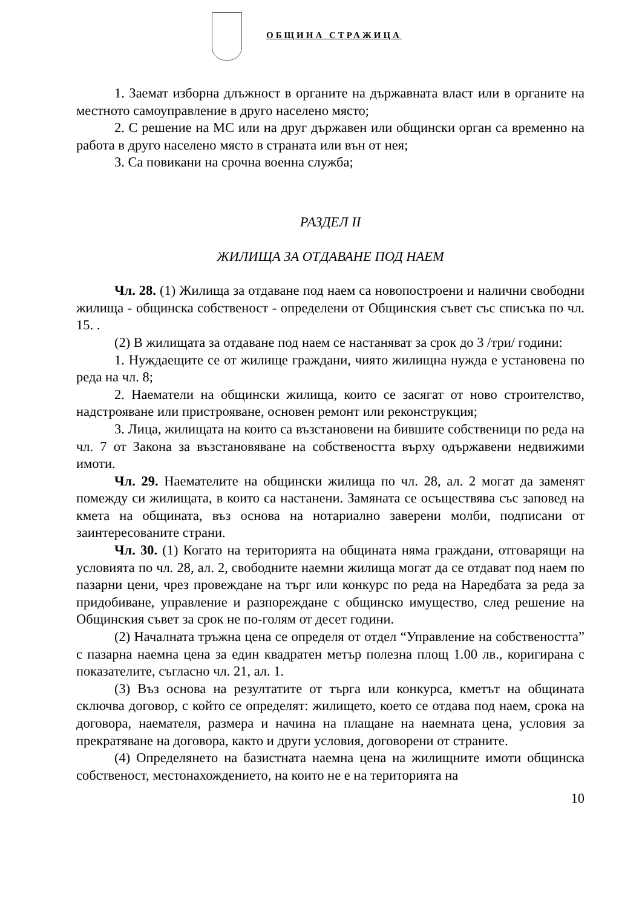ОБЩИНА СТРАЖИЦА
1. Заемат изборна длъжност в органите на държавната власт или в органите на местното самоуправление в друго населено място;
2. С решение на МС или на друг държавен или общински орган са временно на работа в друго населено място в страната или вън от нея;
3. Са повикани на срочна военна служба;
РАЗДЕЛ II
ЖИЛИЩА ЗА ОТДАВАНЕ ПОД НАЕМ
Чл. 28. (1) Жилища за отдаване под наем са новопостроени и налични свободни жилища - общинска собственост - определени от Общинския съвет със списъка по чл. 15. .
(2) В жилищата за отдаване под наем се настаняват за срок до 3 /три/ години:
1. Нуждаещите се от жилище граждани, чиято жилищна нужда е установена по реда на чл. 8;
2. Наематели на общински жилища, които се засягат от ново строителство, надстрояване или пристрояване, основен ремонт или реконструкция;
3. Лица, жилищата на които са възстановени на бившите собственици по реда на чл. 7 от Закона за възстановяване на собствеността върху одържавени недвижими имоти.
Чл. 29. Наемателите на общински жилища по чл. 28, ал. 2 могат да заменят помежду си жилищата, в които са настанени. Замяната се осъществява със заповед на кмета на общината, въз основа на нотариално заверени молби, подписани от заинтересованите страни.
Чл. 30. (1) Когато на територията на общината няма граждани, отговарящи на условията по чл. 28, ал. 2, свободните наемни жилища могат да се отдават под наем по пазарни цени, чрез провеждане на търг или конкурс по реда на Наредбата за реда за придобиване, управление и разпореждане с общинско имущество, след решение на Общинския съвет за срок не по-голям от десет години.
(2) Началната тръжна цена се определя от отдел “Управление на собствеността” с пазарна наемна цена за един квадратен метър полезна площ 1.00 лв., коригирана с показателите, съгласно чл. 21, ал. 1.
(3) Въз основа на резултатите от търга или конкурса, кметът на общината сключва договор, с който се определят: жилището, което се отдава под наем, срока на договора, наемателя, размера и начина на плащане на наемната цена, условия за прекратяване на договора, както и други условия, договорени от страните.
(4) Определянето на базистната наемна цена на жилищните имоти общинска собственост, местонахождението, на които не е на територията на
10